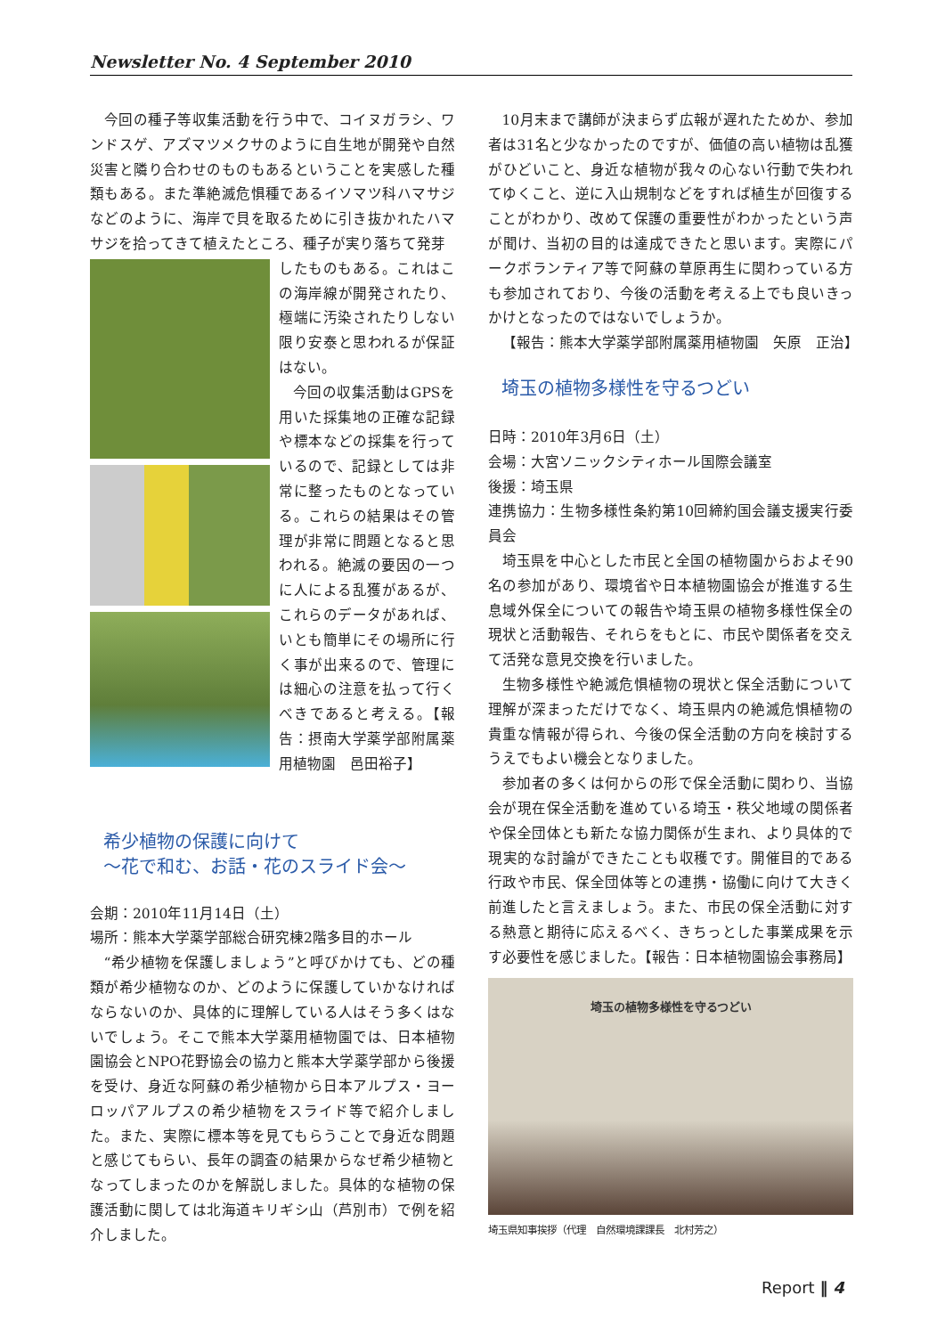Newsletter No. 4 September 2010
今回の種子等収集活動を行う中で、コイヌガラシ、ワンドスゲ、アズマツメクサのように自生地が開発や自然災害と隣り合わせのものもあるということを実感した種類もある。また準絶滅危惧種であるイソマツ科ハマサジなどのように、海岸で貝を取るために引き抜かれたハマサジを拾ってきて植えたところ、種子が実り落ちて発芽
したものもある。これはこの海岸線が開発されたり、極端に汚染されたりしない限り安泰と思われるが保証はない。
今回の収集活動はGPSを用いた採集地の正確な記録や標本などの採集を行っているので、記録としては非常に整ったものとなっている。これらの結果はその管理が非常に問題となると思われる。絶滅の要因の一つに人による乱獲があるが、これらのデータがあれば、いとも簡単にその場所に行く事が出来るので、管理には細心の注意を払って行くべきであると考える。【報告：摂南大学薬学部附属薬用植物園　邑田裕子】
希少植物の保護に向けて
〜花で和む、お話・花のスライド会〜
会期：2010年11月14日（土）
場所：熊本大学薬学部総合研究棟2階多目的ホール
“希少植物を保護しましょう”と呼びかけても、どの種類が希少植物なのか、どのように保護していかなければならないのか、具体的に理解している人はそう多くはないでしょう。そこで熊本大学薬用植物園では、日本植物園協会とNPO花野協会の協力と熊本大学薬学部から後援を受け、身近な阿蘇の希少植物から日本アルプス・ヨーロッパアルプスの希少植物をスライド等で紹介しました。また、実際に標本等を見てもらうことで身近な問題と感じてもらい、長年の調査の結果からなぜ希少植物となってしまったのかを解説しました。具体的な植物の保護活動に関しては北海道キリギシ山（芦別市）で例を紹介しました。
10月末まで講師が決まらず広報が遅れたためか、参加者は31名と少なかったのですが、価値の高い植物は乱獲がひどいこと、身近な植物が我々の心ない行動で失われてゆくこと、逆に入山規制などをすれば植生が回復することがわかり、改めて保護の重要性がわかったという声が聞け、当初の目的は達成できたと思います。実際にパークボランティア等で阿蘇の草原再生に関わっている方も参加されており、今後の活動を考える上でも良いきっかけとなったのではないでしょうか。
【報告：熊本大学薬学部附属薬用植物園　矢原　正治】
埼玉の植物多様性を守るつどい
日時：2010年3月6日（土）
会場：大宮ソニックシティホール国際会議室
後援：埼玉県
連携協力：生物多様性条約第10回締約国会議支援実行委員会
埼玉県を中心とした市民と全国の植物園からおよそ90名の参加があり、環境省や日本植物園協会が推進する生息域外保全についての報告や埼玉県の植物多様性保全の現状と活動報告、それらをもとに、市民や関係者を交えて活発な意見交換を行いました。
生物多様性や絶滅危惧植物の現状と保全活動について理解が深まっただけでなく、埼玉県内の絶滅危惧植物の貴重な情報が得られ、今後の保全活動の方向を検討するうえでもよい機会となりました。
参加者の多くは何からの形で保全活動に関わり、当協会が現在保全活動を進めている埼玉・秩父地域の関係者や保全団体とも新たな協力関係が生まれ、より具体的で現実的な討論ができたことも収穫です。開催目的である行政や市民、保全団体等との連携・協働に向けて大きく前進したと言えましょう。また、市民の保全活動に対する熱意と期待に応えるべく、きちっとした事業成果を示す必要性を感じました。【報告：日本植物園協会事務局】
埼玉の植物多様性を守るつどい
埼玉県知事挨拶（代理　自然環境課課長　北村芳之）
Report ‖ 4